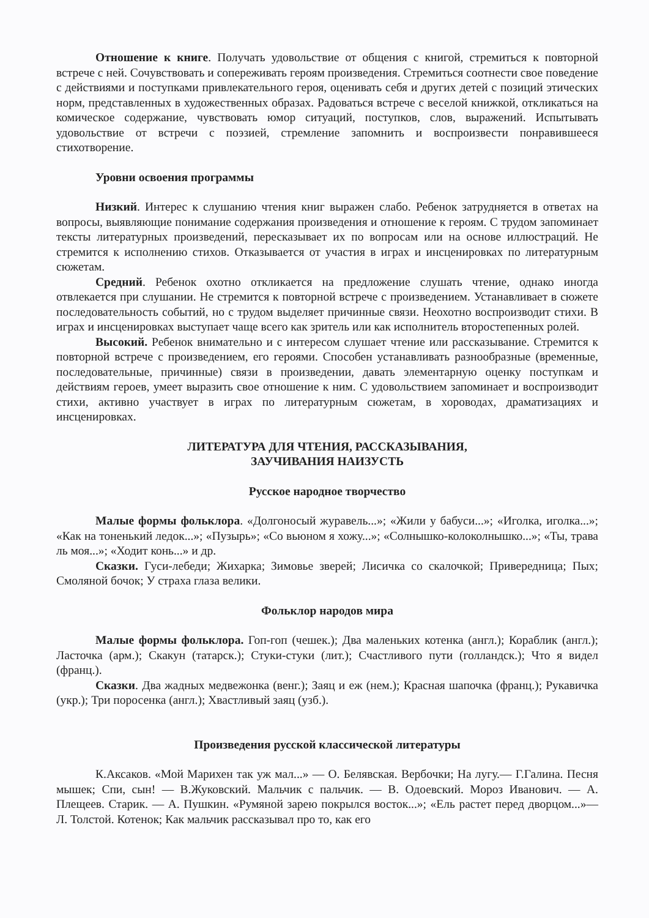Отношение к книге. Получать удовольствие от общения с книгой, стремиться к повторной встрече с ней. Сочувствовать и сопереживать героям произведения. Стремиться соотнести свое поведение с действиями и поступками привлекательного героя, оценивать себя и других детей с позиций этических норм, представленных в художественных образах. Радоваться встрече с веселой книжкой, откликаться на комическое содержание, чувствовать юмор ситуаций, поступков, слов, выражений. Испытывать удовольствие от встречи с поэзией, стремление запомнить и воспроизвести понравившееся стихотворение.
Уровни освоения программы
Низкий. Интерес к слушанию чтения книг выражен слабо. Ребенок затрудняется в ответах на вопросы, выявляющие понимание содержания произведения и отношение к героям. С трудом запоминает тексты литературных произведений, пересказывает их по вопросам или на основе иллюстраций. Не стремится к исполнению стихов. Отказывается от участия в играх и инсценировках по литературным сюжетам.
Средний. Ребенок охотно откликается на предложение слушать чтение, однако иногда отвлекается при слушании. Не стремится к повторной встрече с произведением. Устанавливает в сюжете последовательность событий, но с трудом выделяет причинные связи. Неохотно воспроизводит стихи. В играх и инсценировках выступает чаще всего как зритель или как исполнитель второстепенных ролей.
Высокий. Ребенок внимательно и с интересом слушает чтение или рассказывание. Стремится к повторной встрече с произведением, его героями. Способен устанавливать разнообразные (временные, последовательные, причинные) связи в произведении, давать элементарную оценку поступкам и действиям героев, умеет выразить свое отношение к ним. С удовольствием запоминает и воспроизводит стихи, активно участвует в играх по литературным сюжетам, в хороводах, драматизациях и инсценировках.
ЛИТЕРАТУРА ДЛЯ ЧТЕНИЯ, РАССКАЗЫВАНИЯ,
ЗАУЧИВАНИЯ НАИЗУСТЬ
Русское народное творчество
Малые формы фольклора. «Долгоносый журавель...»; «Жили у бабуси...»; «Иголка, иголка...»; «Как на тоненький ледок...»; «Пузырь»; «Со вьюном я хожу...»; «Солнышко-колоколнышко...»; «Ты, трава ль моя...»; «Ходит конь...» и др.
Сказки. Гуси-лебеди; Жихарка; Зимовье зверей; Лисичка со скалочкой; Привередница; Пых; Смоляной бочок; У страха глаза велики.
Фольклор народов мира
Малые формы фольклора. Гоп-гоп (чешек.); Два маленьких котенка (англ.); Кораблик (англ.); Ласточка (арм.); Скакун (татарск.); Стуки-стуки (лит.); Счастливого пути (голландск.); Что я видел (франц.).
Сказки. Два жадных медвежонка (венг.); Заяц и еж (нем.); Красная шапочка (франц.); Рукавичка (укр.); Три поросенка (англ.); Хвастливый заяц (узб.).
Произведения русской классической литературы
К.Аксаков. «Мой Марихен так уж мал...» — О. Белявская. Вербочки; На лугу.— Г.Галина. Песня мышек; Спи, сын! — В.Жуковский. Мальчик с пальчик. — В. Одоевский. Мороз Иванович. — А. Плещеев. Старик. — А. Пушкин. «Румяной зарею покрылся восток...»; «Ель растет перед дворцом...»— Л. Толстой. Котенок; Как мальчик рассказывал про то, как его